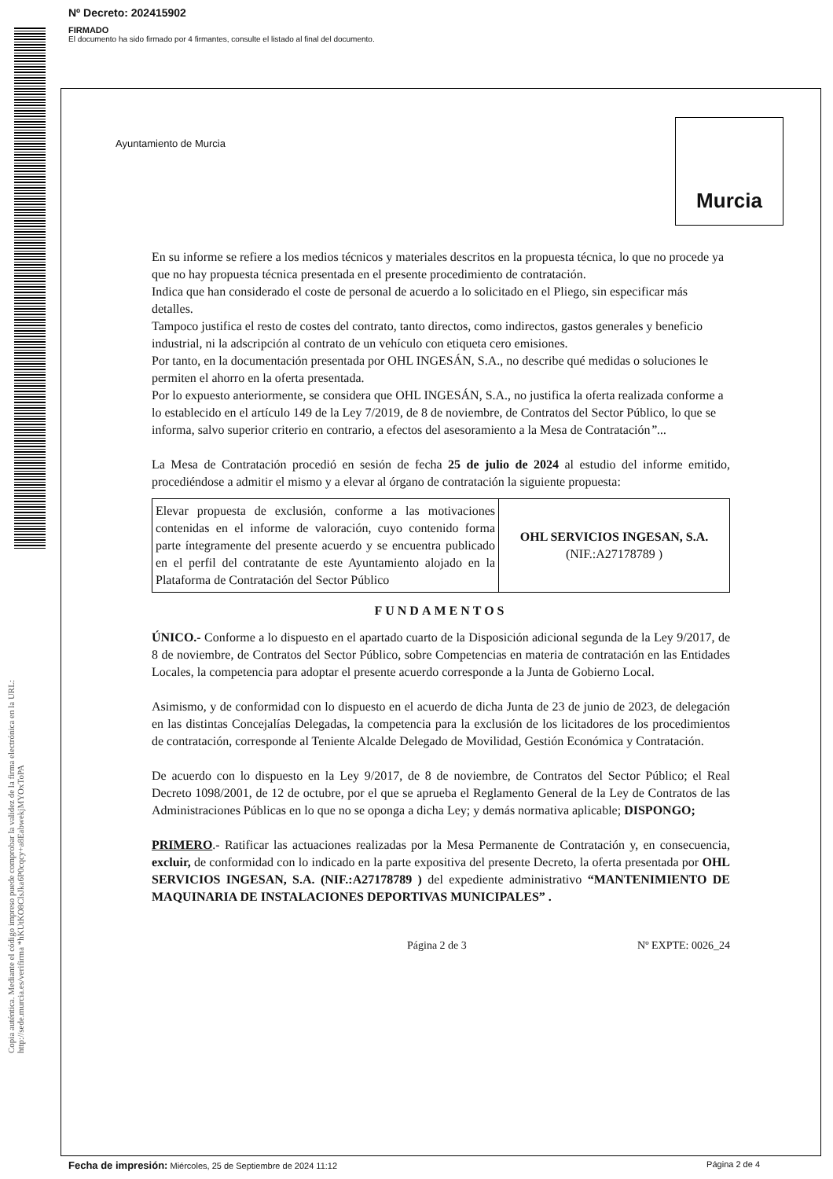Nº Decreto: 202415902
FIRMADO
El documento ha sido firmado por 4 firmantes, consulte el listado al final del documento.
Copia auténtica. Mediante el código impreso puede comprobar la validez de la firma electrónica en la URL: http://sede.murcia.es/verifirma *hKUtKO8ClsJka6P0cqcy+a8EabwekjMYOxToPA
Ayuntamiento de Murcia
Murcia
En su informe se refiere a los medios técnicos y materiales descritos en la propuesta técnica, lo que no procede ya que no hay propuesta técnica presentada en el presente procedimiento de contratación.
Indica que han considerado el coste de personal de acuerdo a lo solicitado en el Pliego, sin especificar más detalles.
Tampoco justifica el resto de costes del contrato, tanto directos, como indirectos, gastos generales y beneficio industrial, ni la adscripción al contrato de un vehículo con etiqueta cero emisiones.
Por tanto, en la documentación presentada por OHL INGESÁN, S.A., no describe qué medidas o soluciones le permiten el ahorro en la oferta presentada.
Por lo expuesto anteriormente, se considera que OHL INGESÁN, S.A., no justifica la oferta realizada conforme a lo establecido en el artículo 149 de la Ley 7/2019, de 8 de noviembre, de Contratos del Sector Público, lo que se informa, salvo superior criterio en contrario, a efectos del asesoramiento a la Mesa de Contratación”...
La Mesa de Contratación procedió en sesión de fecha 25 de julio de 2024 al estudio del informe emitido, procediéndose a admitir el mismo y a elevar al órgano de contratación la siguiente propuesta:
| Elevar propuesta de exclusión, conforme a las motivaciones contenidas en el informe de valoración, cuyo contenido forma parte íntegramente del presente acuerdo y se encuentra publicado en el perfil del contratante de este Ayuntamiento alojado en la Plataforma de Contratación del Sector Público | OHL SERVICIOS INGESAN, S.A. (NIF.:A27178789 ) |
FUNDAMENTOS
ÚNICO.- Conforme a lo dispuesto en el apartado cuarto de la Disposición adicional segunda de la Ley 9/2017, de 8 de noviembre, de Contratos del Sector Público, sobre Competencias en materia de contratación en las Entidades Locales, la competencia para adoptar el presente acuerdo corresponde a la Junta de Gobierno Local.
Asimismo, y de conformidad con lo dispuesto en el acuerdo de dicha Junta de 23 de junio de 2023, de delegación en las distintas Concejalías Delegadas, la competencia para la exclusión de los licitadores de los procedimientos de contratación, corresponde al Teniente Alcalde Delegado de Movilidad, Gestión Económica y Contratación.
De acuerdo con lo dispuesto en la Ley 9/2017, de 8 de noviembre, de Contratos del Sector Público; el Real Decreto 1098/2001, de 12 de octubre, por el que se aprueba el Reglamento General de la Ley de Contratos de las Administraciones Públicas en lo que no se oponga a dicha Ley; y demás normativa aplicable; DISPONGO;
PRIMERO.- Ratificar las actuaciones realizadas por la Mesa Permanente de Contratación y, en consecuencia, excluir, de conformidad con lo indicado en la parte expositiva del presente Decreto, la oferta presentada por OHL SERVICIOS INGESAN, S.A. (NIF.:A27178789 ) del expediente administrativo “MANTENIMIENTO DE MAQUINARIA DE INSTALACIONES DEPORTIVAS MUNICIPALES” .
Página 2 de 3 Nº EXPTE: 0026_24
Fecha de impresión: Miércoles, 25 de Septiembre de 2024 11:12 Página 2 de 4